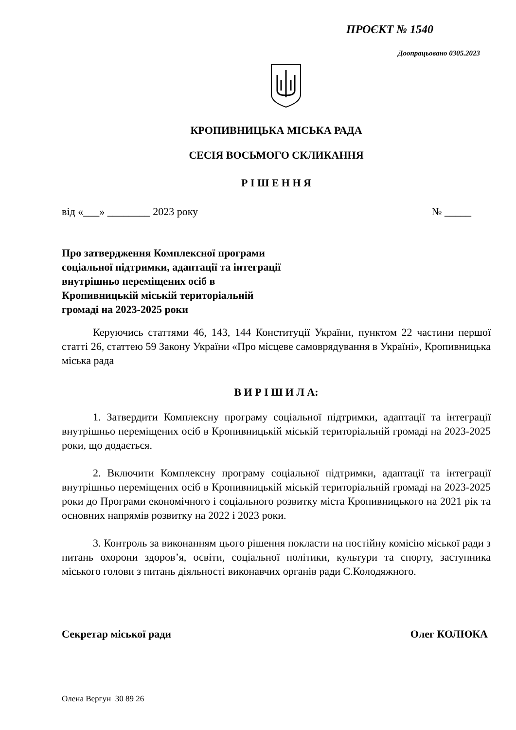ПРОЄКТ № 1540
Доопрацьовано 0305.2023
КРОПИВНИЦЬКА МІСЬКА РАДА
СЕСІЯ ВОСЬМОГО СКЛИКАННЯ
Р І Ш Е Н Н Я
від «___» ________ 2023 року № _____
Про затвердження Комплексної програми
соціальної підтримки, адаптації та інтеграції
внутрішньо переміщених осіб в
Кропивницькій міській територіальній
громаді на 2023-2025 роки
Керуючись статтями 46, 143, 144 Конституції України, пунктом 22 частини першої статті 26, статтею 59 Закону України «Про місцеве самоврядування в Україні», Кропивницька міська рада
В И Р І Ш И Л А:
1. Затвердити Комплексну програму соціальної підтримки, адаптації та інтеграції внутрішньо переміщених осіб в Кропивницькій міській територіальній громаді на 2023-2025 роки, що додається.
2. Включити Комплексну програму соціальної підтримки, адаптації та інтеграції внутрішньо переміщених осіб в Кропивницькій міській територіальній громаді на 2023-2025 роки до Програми економічного і соціального розвитку міста Кропивницького на 2021 рік та основних напрямів розвитку на 2022 і 2023 роки.
3. Контроль за виконанням цього рішення покласти на постійну комісію міської ради з питань охорони здоров’я, освіти, соціальної політики, культури та спорту, заступника міського голови з питань діяльності виконавчих органів ради С.Колодяжного.
Секретар міської ради Олег КОЛЮКА
Олена Вергун 30 89 26